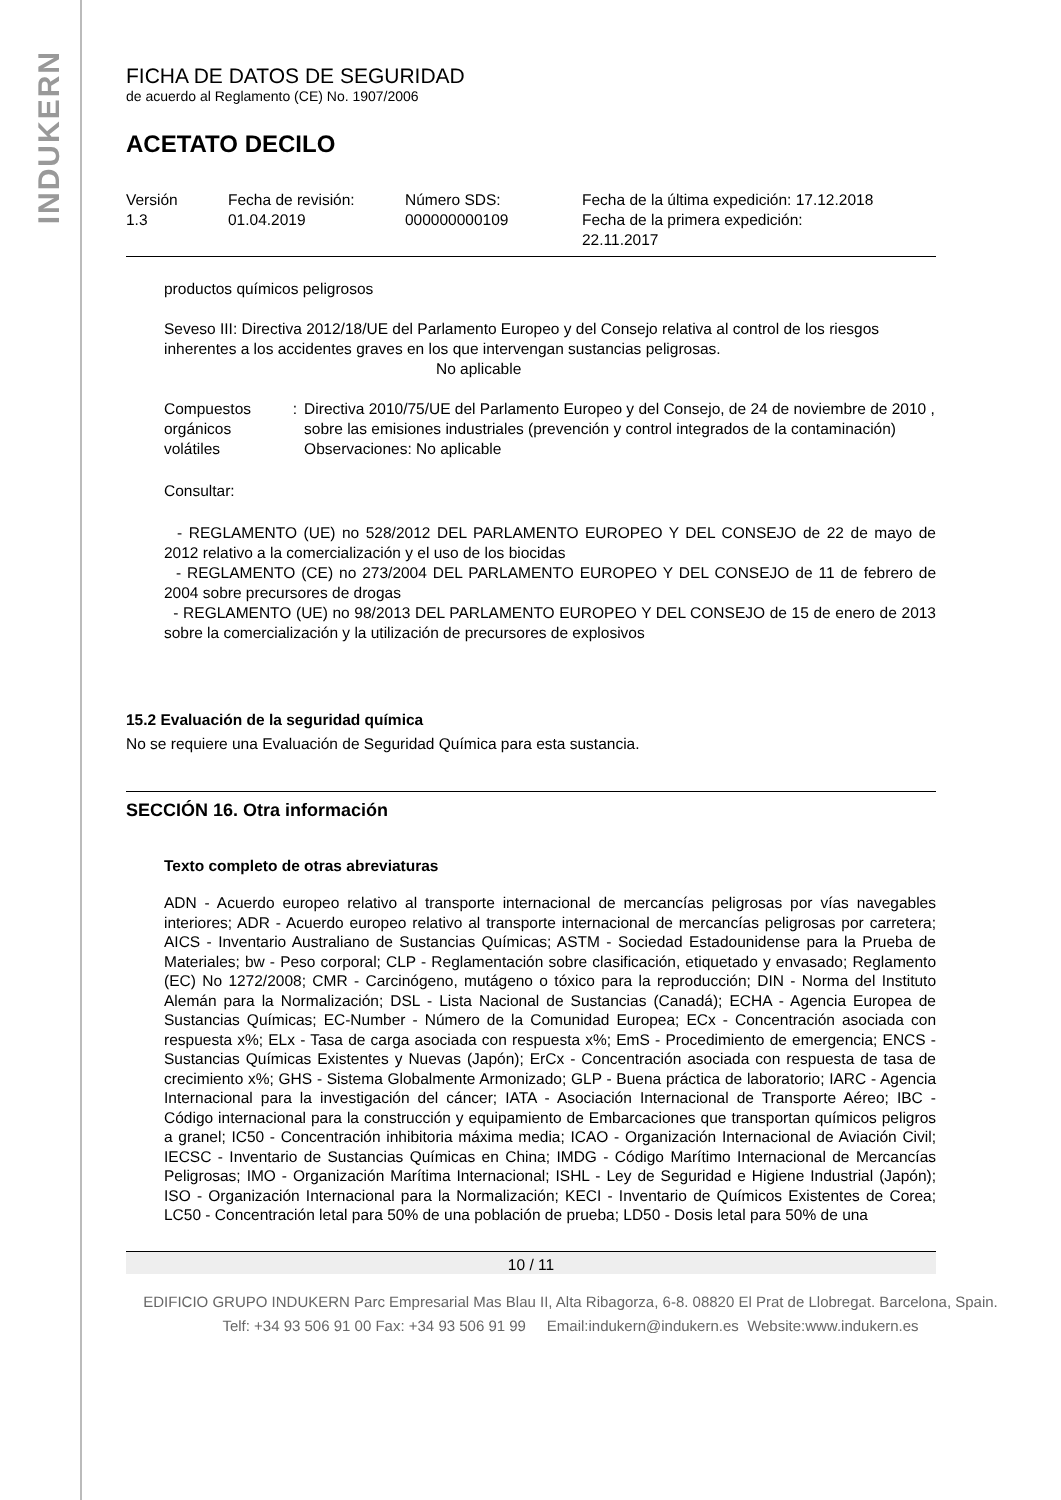INDUKERN
FICHA DE DATOS DE SEGURIDAD
de acuerdo al Reglamento (CE) No. 1907/2006
ACETATO DECILO
Versión
1.3
Fecha de revisión:
01.04.2019
Número SDS:
000000000109
Fecha de la última expedición: 17.12.2018
Fecha de la primera expedición:
22.11.2017
productos químicos peligrosos
Seveso III: Directiva 2012/18/UE del Parlamento Europeo y del Consejo relativa al control de los riesgos inherentes a los accidentes graves en los que intervengan sustancias peligrosas.
No aplicable
Compuestos orgánicos
volátiles
: Directiva 2010/75/UE del Parlamento Europeo y del Consejo, de 24 de noviembre de 2010 , sobre las emisiones industriales (prevención y control integrados de la contaminación)
Observaciones: No aplicable
Consultar:
- REGLAMENTO (UE) no 528/2012 DEL PARLAMENTO EUROPEO Y DEL CONSEJO de 22 de mayo de 2012 relativo a la comercialización y el uso de los biocidas
- REGLAMENTO (CE) no 273/2004 DEL PARLAMENTO EUROPEO Y DEL CONSEJO de 11 de febrero de 2004 sobre precursores de drogas
- REGLAMENTO (UE) no 98/2013 DEL PARLAMENTO EUROPEO Y DEL CONSEJO de 15 de enero de 2013 sobre la comercialización y la utilización de precursores de explosivos
15.2 Evaluación de la seguridad química
No se requiere una Evaluación de Seguridad Química para esta sustancia.
SECCIÓN 16. Otra información
Texto completo de otras abreviaturas
ADN - Acuerdo europeo relativo al transporte internacional de mercancías peligrosas por vías navegables interiores; ADR - Acuerdo europeo relativo al transporte internacional de mercancías peligrosas por carretera; AICS - Inventario Australiano de Sustancias Químicas; ASTM - Sociedad Estadounidense para la Prueba de Materiales; bw - Peso corporal; CLP - Reglamentación sobre clasificación, etiquetado y envasado; Reglamento (EC) No 1272/2008; CMR - Carcinógeno, mutágeno o tóxico para la reproducción; DIN - Norma del Instituto Alemán para la Normalización; DSL - Lista Nacional de Sustancias (Canadá); ECHA - Agencia Europea de Sustancias Químicas; EC-Number - Número de la Comunidad Europea; ECx - Concentración asociada con respuesta x%; ELx - Tasa de carga asociada con respuesta x%; EmS - Procedimiento de emergencia; ENCS - Sustancias Químicas Existentes y Nuevas (Japón); ErCx - Concentración asociada con respuesta de tasa de crecimiento x%; GHS - Sistema Globalmente Armonizado; GLP - Buena práctica de laboratorio; IARC - Agencia Internacional para la investigación del cáncer; IATA - Asociación Internacional de Transporte Aéreo; IBC - Código internacional para la construcción y equipamiento de Embarcaciones que transportan químicos peligros a granel; IC50 - Concentración inhibitoria máxima media; ICAO - Organización Internacional de Aviación Civil; IECSC - Inventario de Sustancias Químicas en China; IMDG - Código Marítimo Internacional de Mercancías Peligrosas; IMO - Organización Marítima Internacional; ISHL - Ley de Seguridad e Higiene Industrial (Japón); ISO - Organización Internacional para la Normalización; KECI - Inventario de Químicos Existentes de Corea; LC50 - Concentración letal para 50% de una población de prueba; LD50 - Dosis letal para 50% de una
10 / 11
EDIFICIO GRUPO INDUKERN Parc Empresarial Mas Blau II, Alta Ribagorza, 6-8. 08820 El Prat de Llobregat. Barcelona, Spain.
Telf: +34 93 506 91 00 Fax: +34 93 506 91 99 Email:indukern@indukern.es Website:www.indukern.es